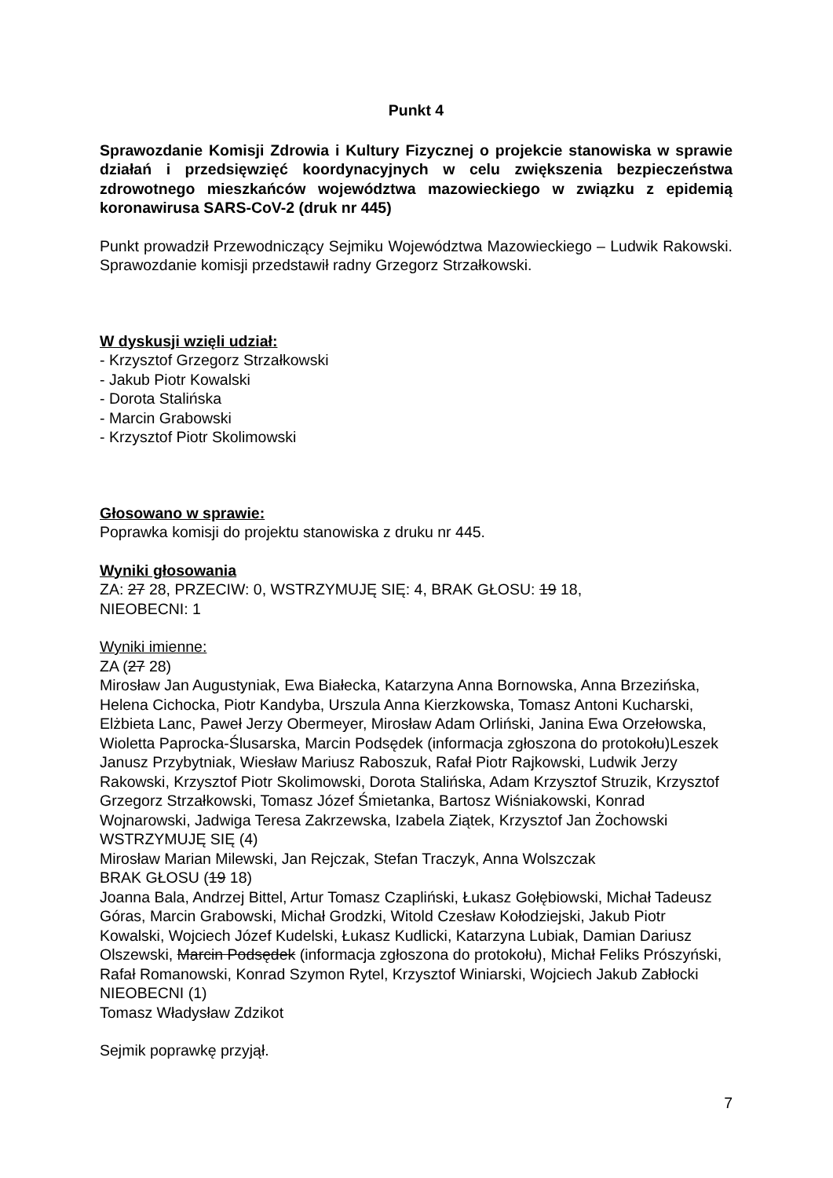Punkt 4
Sprawozdanie Komisji Zdrowia i Kultury Fizycznej o projekcie stanowiska w sprawie działań i przedsięwzięć koordynacyjnych w celu zwiększenia bezpieczeństwa zdrowotnego mieszkańców województwa mazowieckiego w związku z epidemią koronawirusa SARS-CoV-2 (druk nr 445)
Punkt prowadził Przewodniczący Sejmiku Województwa Mazowieckiego – Ludwik Rakowski. Sprawozdanie komisji przedstawił radny Grzegorz Strzałkowski.
W dyskusji wzięli udział:
- Krzysztof Grzegorz Strzałkowski
- Jakub Piotr Kowalski
- Dorota Stalińska
- Marcin Grabowski
- Krzysztof Piotr Skolimowski
Głosowano w sprawie:
Poprawka komisji do projektu stanowiska z druku nr 445.
Wyniki głosowania
ZA: 27 28, PRZECIW: 0, WSTRZYMUJĘ SIĘ: 4, BRAK GŁOSU: 19 18,
NIEOBECNI: 1
Wyniki imienne:
ZA (27 28)
Mirosław Jan Augustyniak, Ewa Białecka, Katarzyna Anna Bornowska, Anna Brzezińska, Helena Cichocka, Piotr Kandyba, Urszula Anna Kierzkowska, Tomasz Antoni Kucharski, Elżbieta Lanc, Paweł Jerzy Obermeyer, Mirosław Adam Orliński, Janina Ewa Orzełowska, Wioletta Paprocka-Ślusarska, Marcin Podsędek (informacja zgłoszona do protokołu)Leszek Janusz Przybytniak, Wiesław Mariusz Raboszuk, Rafał Piotr Rajkowski, Ludwik Jerzy Rakowski, Krzysztof Piotr Skolimowski, Dorota Stalińska, Adam Krzysztof Struzik, Krzysztof Grzegorz Strzałkowski, Tomasz Józef Śmietanka, Bartosz Wiśniakowski, Konrad Wojnarowski, Jadwiga Teresa Zakrzewska, Izabela Ziątek, Krzysztof Jan Żochowski
WSTRZYMUJĘ SIĘ (4)
Mirosław Marian Milewski, Jan Rejczak, Stefan Traczyk, Anna Wolszczak
BRAK GŁOSU (19 18)
Joanna Bala, Andrzej Bittel, Artur Tomasz Czapliński, Łukasz Gołębiowski, Michał Tadeusz Góras, Marcin Grabowski, Michał Grodzki, Witold Czesław Kołodziejski, Jakub Piotr Kowalski, Wojciech Józef Kudelski, Łukasz Kudlicki, Katarzyna Lubiak, Damian Dariusz Olszewski, Marcin Podsędek (informacja zgłoszona do protokołu), Michał Feliks Prószyński, Rafał Romanowski, Konrad Szymon Rytel, Krzysztof Winiarski, Wojciech Jakub Zabłocki
NIEOBECNI (1)
Tomasz Władysław Zdzikot
Sejmik poprawkę przyjął.
7